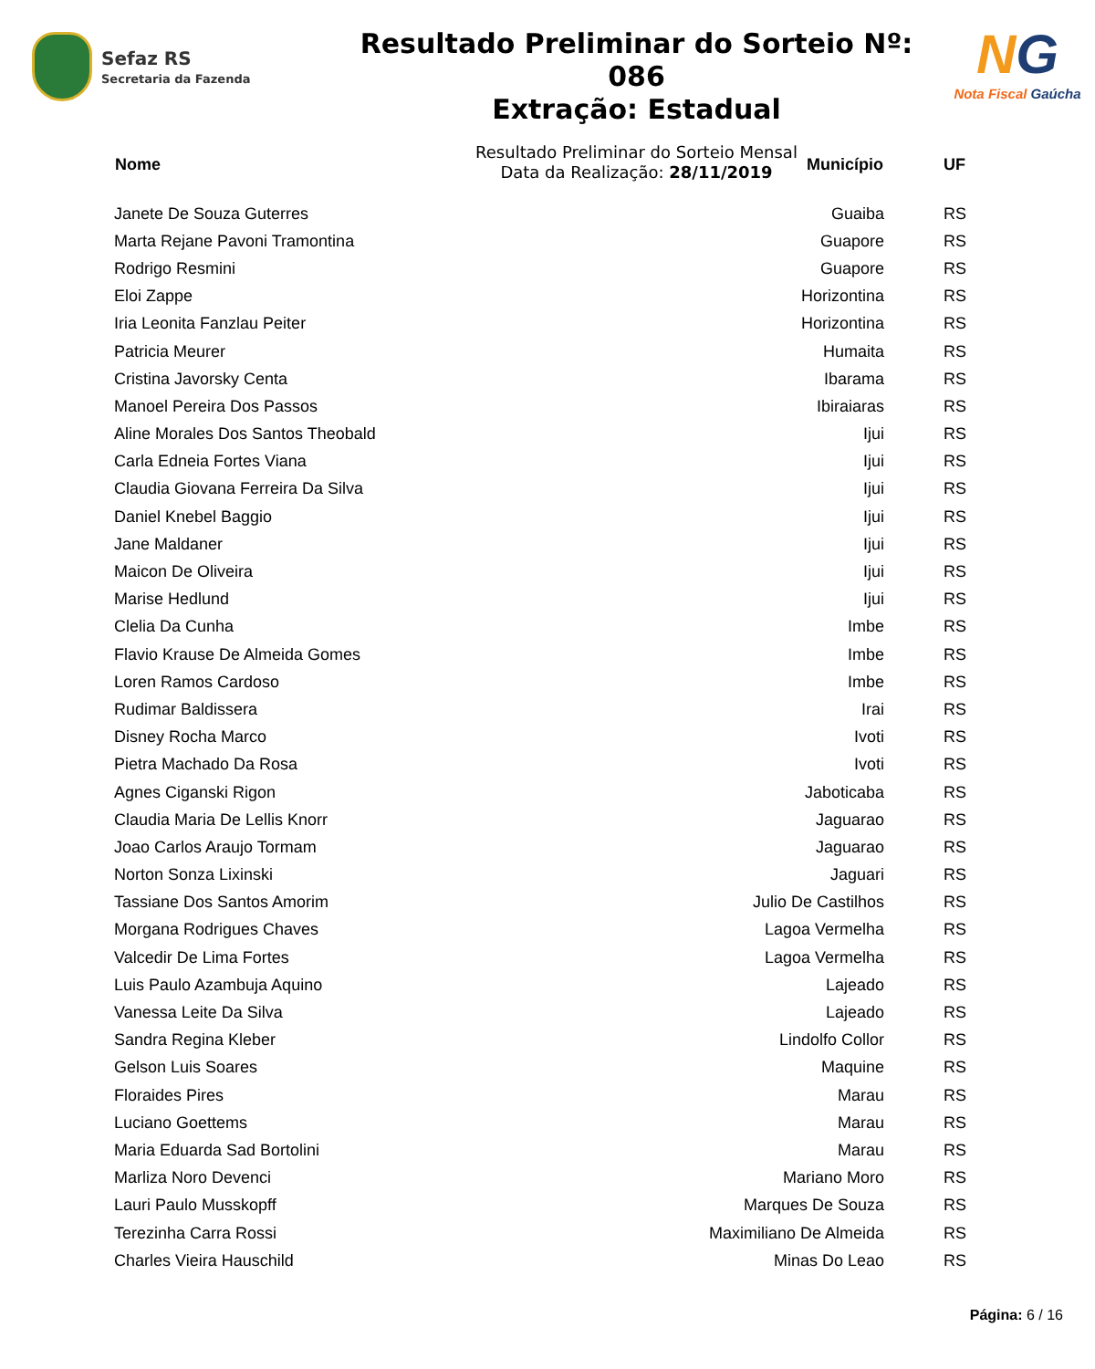Sefaz RS
Secretaria da Fazenda
Resultado Preliminar do Sorteio Nº: 086
Extração: Estadual
Resultado Preliminar do Sorteio Mensal
Data da Realização: 28/11/2019
NG
Nota Fiscal Gaúcha
| Nome | Município | UF |
| --- | --- | --- |
| Janete De Souza Guterres | Guaiba | RS |
| Marta Rejane Pavoni Tramontina | Guapore | RS |
| Rodrigo Resmini | Guapore | RS |
| Eloi Zappe | Horizontina | RS |
| Iria Leonita Fanzlau Peiter | Horizontina | RS |
| Patricia Meurer | Humaita | RS |
| Cristina Javorsky Centa | Ibarama | RS |
| Manoel Pereira Dos Passos | Ibiraiaras | RS |
| Aline Morales Dos Santos Theobald | Ijui | RS |
| Carla Edneia Fortes Viana | Ijui | RS |
| Claudia Giovana Ferreira Da Silva | Ijui | RS |
| Daniel Knebel Baggio | Ijui | RS |
| Jane Maldaner | Ijui | RS |
| Maicon De Oliveira | Ijui | RS |
| Marise Hedlund | Ijui | RS |
| Clelia Da Cunha | Imbe | RS |
| Flavio Krause De Almeida Gomes | Imbe | RS |
| Loren Ramos Cardoso | Imbe | RS |
| Rudimar Baldissera | Irai | RS |
| Disney Rocha Marco | Ivoti | RS |
| Pietra Machado Da Rosa | Ivoti | RS |
| Agnes Ciganski Rigon | Jaboticaba | RS |
| Claudia Maria De Lellis Knorr | Jaguarao | RS |
| Joao Carlos Araujo Tormam | Jaguarao | RS |
| Norton Sonza Lixinski | Jaguari | RS |
| Tassiane Dos Santos Amorim | Julio De Castilhos | RS |
| Morgana Rodrigues Chaves | Lagoa Vermelha | RS |
| Valcedir De Lima Fortes | Lagoa Vermelha | RS |
| Luis Paulo Azambuja Aquino | Lajeado | RS |
| Vanessa Leite Da Silva | Lajeado | RS |
| Sandra Regina Kleber | Lindolfo Collor | RS |
| Gelson Luis Soares | Maquine | RS |
| Floraides Pires | Marau | RS |
| Luciano Goettems | Marau | RS |
| Maria Eduarda Sad Bortolini | Marau | RS |
| Marliza Noro Devenci | Mariano Moro | RS |
| Lauri Paulo Musskopff | Marques De Souza | RS |
| Terezinha Carra Rossi | Maximiliano De Almeida | RS |
| Charles Vieira Hauschild | Minas Do Leao | RS |
Página: 6 / 16